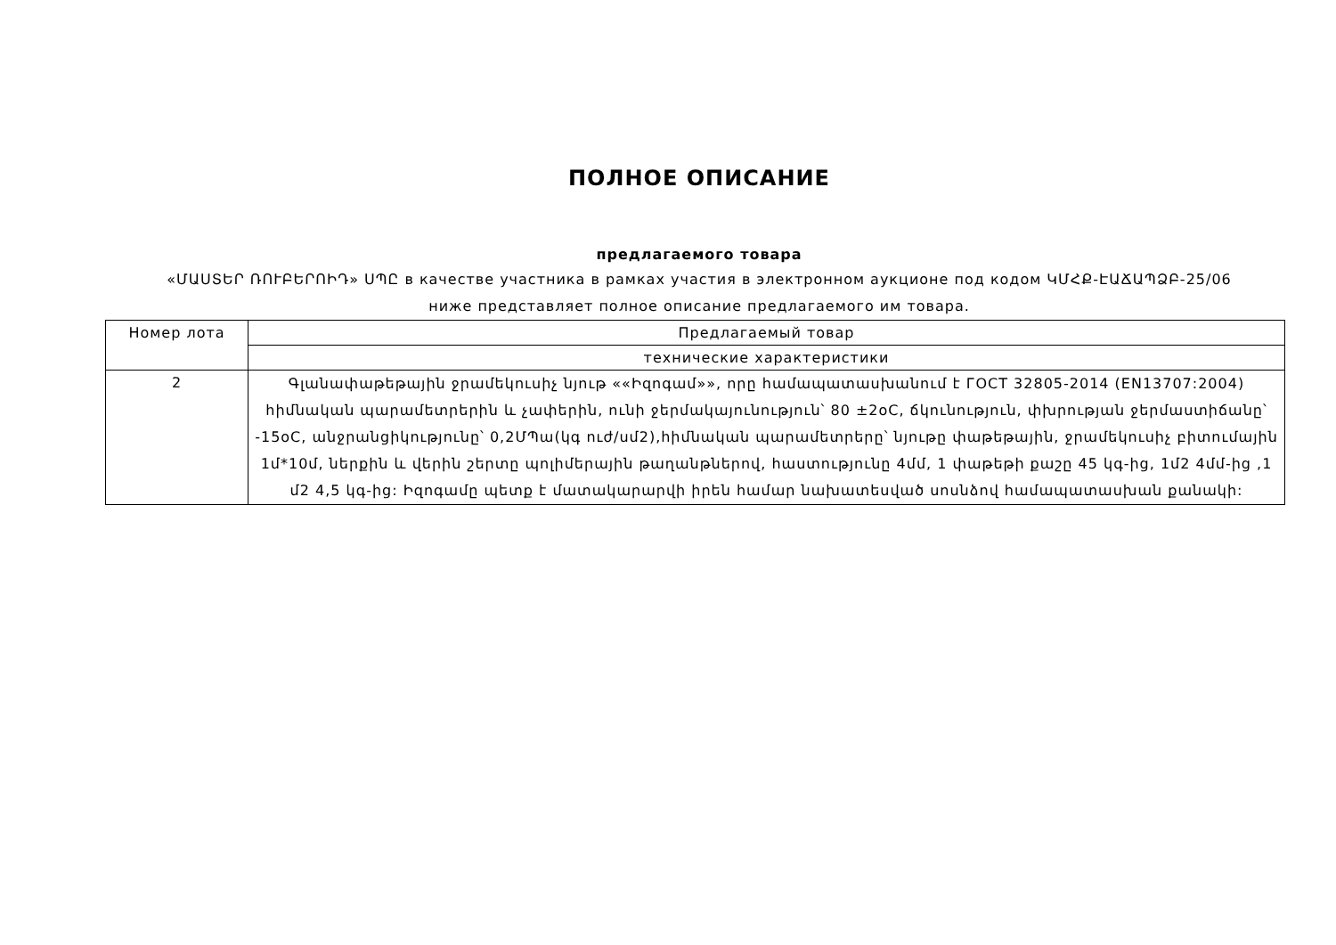ПОЛНОЕ ОПИСАНИЕ
предлагаемого товара
«ՄԱՍՏԵՐ ՌՈՒԲԵՐՈԻԴ» ՍՊԸ в качестве участника в рамках участия в электронном аукционе под кодом ԿՄՀՔ-ԷԱՃԱՊՁԲ-25/06
ниже представляет полное описание предлагаемого им товара.
| Номер лота | Предлагаемый товар |
| --- | --- |
| | технические характеристики |
| 2 | Գլանափաթեթային ջրամեկուսիչ նյութ ««Իզոգամ»», որը համապատասխանում է ГОСТ 32805-2014 (EN13707:2004) հիմնական պարամետրերին և չափերին, ունի ջերմակայունություն՝ 80 ±2oC, ճկունություն, փխրության ջերմաստիճանը՝ -15oC, անջրանցիկությունը՝ 0,2ՄՊա(կգ ուժ/սմ2),հիմնական պարամետրերը՝ նյութը փաթեթային, ջրամեկուսիչ բիտումային 1մ*10մ, ներքին և վերին շերտը պոլիմերային թաղանթներով, հաստությունը 4մմ, 1 փաթեթի քաշը 45 կգ-ից, 1մ2 4մմ-ից ,1 մ2 4,5 կգ-ից: Իզոգամը պետք է մատակարարվի իրեն համար նախատեսված սոսնձով համապատասխան քանակի: |